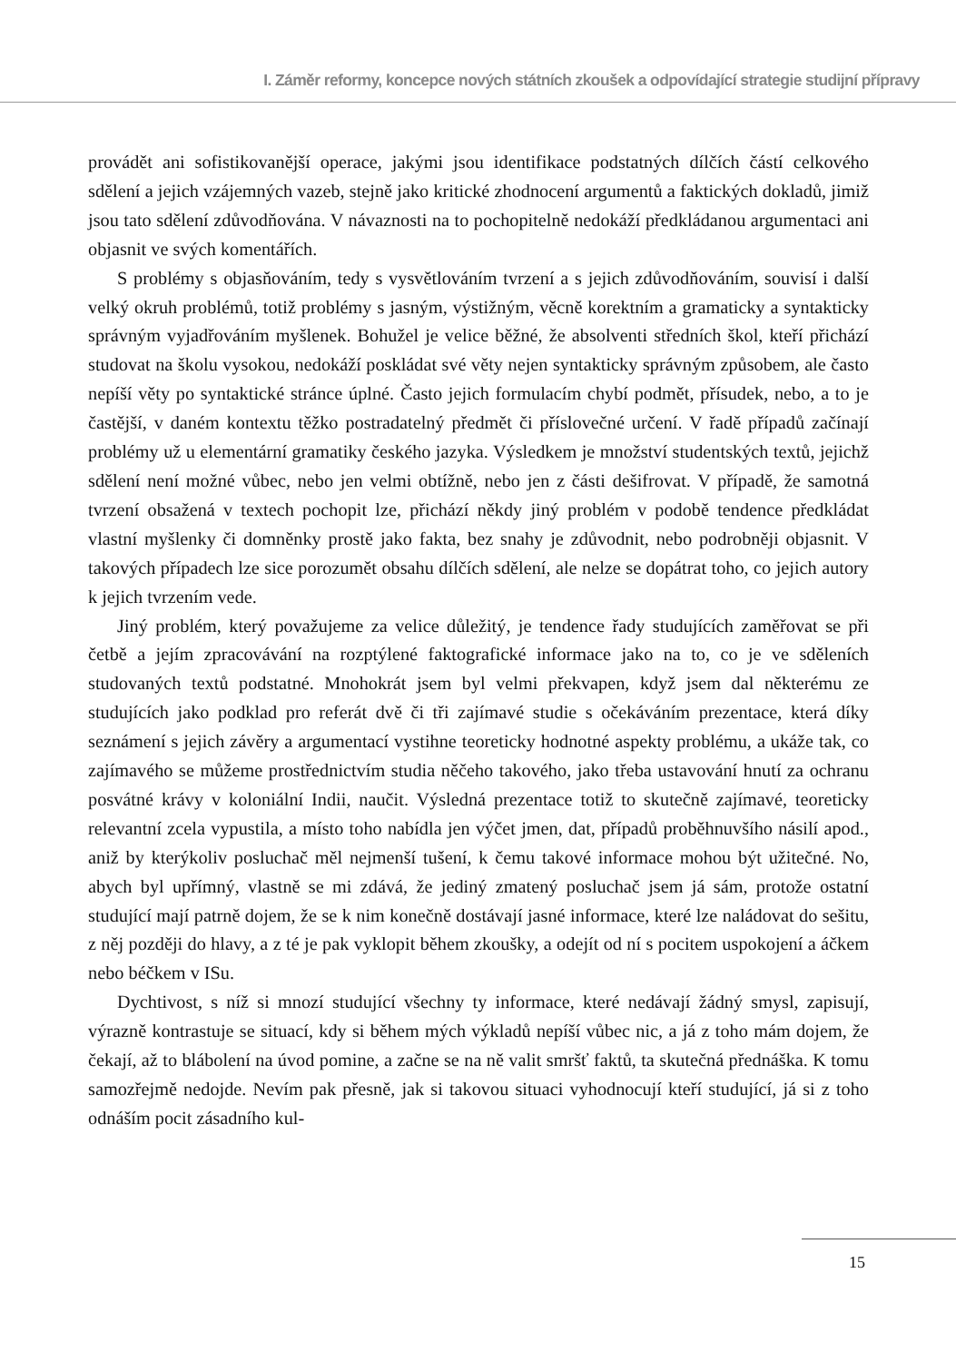I. Záměr reformy, koncepce nových státních zkoušek a odpovídající strategie studijní přípravy
provádět ani sofistikovanější operace, jakými jsou identifikace podstatných dílčích částí celkového sdělení a jejich vzájemných vazeb, stejně jako kritické zhodnocení argumentů a faktických dokladů, jimiž jsou tato sdělení zdůvodňována. V návaznosti na to pochopitelně nedokáží předkládanou argumentaci ani objasnit ve svých komentářích.
S problémy s objasňováním, tedy s vysvětlováním tvrzení a s jejich zdůvodňováním, souvisí i další velký okruh problémů, totiž problémy s jasným, výstižným, věcně korektním a gramaticky a syntakticky správným vyjadřováním myšlenek. Bohužel je velice běžné, že absolventi středních škol, kteří přichází studovat na školu vysokou, nedokáží poskládat své věty nejen syntakticky správným způsobem, ale často nepíší věty po syntaktické stránce úplné. Často jejich formulacím chybí podmět, přísudek, nebo, a to je častější, v daném kontextu těžko postradatelný předmět či příslovečné určení. V řadě případů začínají problémy už u elementární gramatiky českého jazyka. Výsledkem je množství studentských textů, jejichž sdělení není možné vůbec, nebo jen velmi obtížně, nebo jen z části dešifrovat. V případě, že samotná tvrzení obsažená v textech pochopit lze, přichází někdy jiný problém v podobě tendence předkládat vlastní myšlenky či domněnky prostě jako fakta, bez snahy je zdůvodnit, nebo podrobněji objasnit. V takových případech lze sice porozumět obsahu dílčích sdělení, ale nelze se dopátrat toho, co jejich autory k jejich tvrzením vede.
Jiný problém, který považujeme za velice důležitý, je tendence řady studujících zaměřovat se při četbě a jejím zpracovávání na rozptýlené faktografické informace jako na to, co je ve sděleních studovaných textů podstatné. Mnohokrát jsem byl velmi překvapen, když jsem dal některému ze studujících jako podklad pro referát dvě či tři zajímavé studie s očekáváním prezentace, která díky seznámení s jejich závěry a argumentací vystihne teoreticky hodnotné aspekty problému, a ukáže tak, co zajímavého se můžeme prostřednictvím studia něčeho takového, jako třeba ustavování hnutí za ochranu posvátné krávy v koloniální Indii, naučit. Výsledná prezentace totiž to skutečně zajímavé, teoreticky relevantní zcela vypustila, a místo toho nabídla jen výčet jmen, dat, případů proběhnuvšího násilí apod., aniž by kterýkoliv posluchač měl nejmenší tušení, k čemu takové informace mohou být užitečné. No, abych byl upřímný, vlastně se mi zdává, že jediný zmatený posluchač jsem já sám, protože ostatní studující mají patrně dojem, že se k nim konečně dostávají jasné informace, které lze naládovat do sešitu, z něj později do hlavy, a z té je pak vyklopit během zkoušky, a odejít od ní s pocitem uspokojení a áčkem nebo béčkem v ISu.
Dychtivost, s níž si mnozí studující všechny ty informace, které nedávají žádný smysl, zapisují, výrazně kontrastuje se situací, kdy si během mých výkladů nepíší vůbec nic, a já z toho mám dojem, že čekají, až to blábolení na úvod pomine, a začne se na ně valit smršť faktů, ta skutečná přednáška. K tomu samozřejmě nedojde. Nevím pak přesně, jak si takovou situaci vyhodnocují kteří studující, já si z toho odnáším pocit zásadního kul-
15